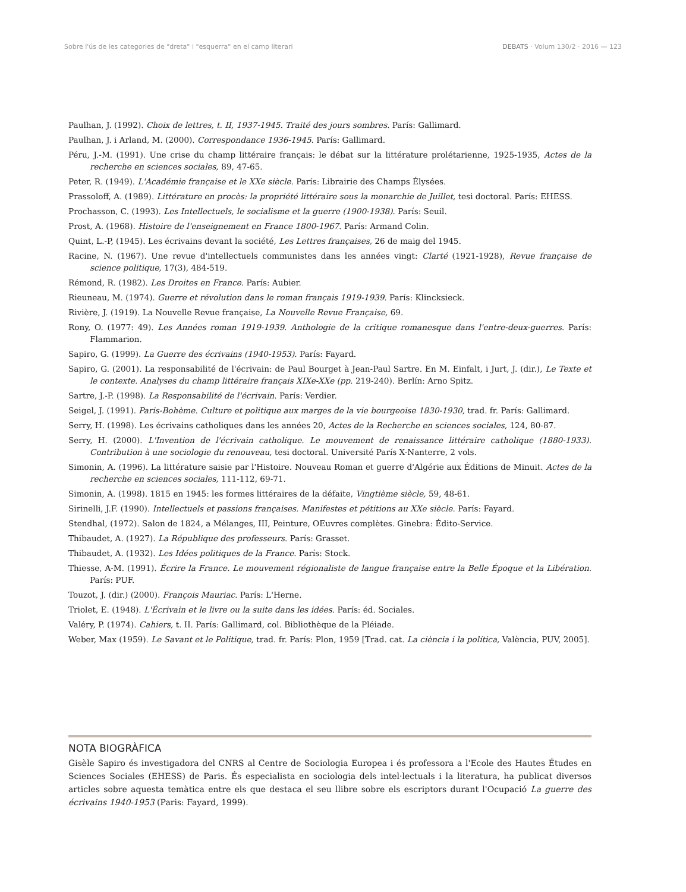Sobre l'ús de les categories de "dreta" i "esquerra" en el camp literari DEBATS · Volum 130/2 · 2016 — 123
Paulhan, J. (1992). Choix de lettres, t. II, 1937-1945. Traité des jours sombres. París: Gallimard.
Paulhan, J. i Arland, M. (2000). Correspondance 1936-1945. París: Gallimard.
Péru, J.-M. (1991). Une crise du champ littéraire français: le débat sur la littérature prolétarienne, 1925-1935, Actes de la recherche en sciences sociales, 89, 47-65.
Peter, R. (1949). L'Académie française et le XXe siècle. París: Librairie des Champs Élysées.
Prassoloff, A. (1989). Littérature en procès: la propriété littéraire sous la monarchie de Juillet, tesi doctoral. París: EHESS.
Prochasson, C. (1993). Les Intellectuels, le socialisme et la guerre (1900-1938). París: Seuil.
Prost, A. (1968). Histoire de l'enseignement en France 1800-1967. París: Armand Colin.
Quint, L.-P, (1945). Les écrivains devant la société, Les Lettres françaises, 26 de maig del 1945.
Racine, N. (1967). Une revue d'intellectuels communistes dans les années vingt: Clarté (1921-1928), Revue française de science politique, 17(3), 484-519.
Rémond, R. (1982). Les Droites en France. París: Aubier.
Rieuneau, M. (1974). Guerre et révolution dans le roman français 1919-1939. París: Klincksieck.
Rivière, J. (1919). La Nouvelle Revue française, La Nouvelle Revue Française, 69.
Rony, O. (1977: 49). Les Années roman 1919-1939. Anthologie de la critique romanesque dans l'entre-deux-guerres. París: Flammarion.
Sapiro, G. (1999). La Guerre des écrivains (1940-1953). París: Fayard.
Sapiro, G. (2001). La responsabilité de l'écrivain: de Paul Bourget à Jean-Paul Sartre. En M. Einfalt, i Jurt, J. (dir.), Le Texte et le contexte. Analyses du champ littéraire français XIXe-XXe (pp. 219-240). Berlín: Arno Spitz.
Sartre, J.-P. (1998). La Responsabilité de l'écrivain. París: Verdier.
Seigel, J. (1991). Paris-Bohème. Culture et politique aux marges de la vie bourgeoise 1830-1930, trad. fr. París: Gallimard.
Serry, H. (1998). Les écrivains catholiques dans les années 20, Actes de la Recherche en sciences sociales, 124, 80-87.
Serry, H. (2000). L'Invention de l'écrivain catholique. Le mouvement de renaissance littéraire catholique (1880-1933). Contribution à une sociologie du renouveau, tesi doctoral. Université París X-Nanterre, 2 vols.
Simonin, A. (1996). La littérature saisie par l'Histoire. Nouveau Roman et guerre d'Algérie aux Éditions de Minuit. Actes de la recherche en sciences sociales, 111-112, 69-71.
Simonin, A. (1998). 1815 en 1945: les formes littéraires de la défaite, Vingtième siècle, 59, 48-61.
Sirinelli, J.F. (1990). Intellectuels et passions françaises. Manifestes et pétitions au XXe siècle. París: Fayard.
Stendhal, (1972). Salon de 1824, a Mélanges, III, Peinture, OEuvres complètes. Ginebra: Édito-Service.
Thibaudet, A. (1927). La République des professeurs. París: Grasset.
Thibaudet, A. (1932). Les Idées politiques de la France. París: Stock.
Thiesse, A-M. (1991). Écrire la France. Le mouvement régionaliste de langue française entre la Belle Époque et la Libération. París: PUF.
Touzot, J. (dir.) (2000). François Mauriac. París: L'Herne.
Triolet, E. (1948). L'Écrivain et le livre ou la suite dans les idées. París: éd. Sociales.
Valéry, P. (1974). Cahiers, t. II. París: Gallimard, col. Bibliothèque de la Pléiade.
Weber, Max (1959). Le Savant et le Politique, trad. fr. París: Plon, 1959 [Trad. cat. La ciència i la política, València, PUV, 2005].
NOTA BIOGRÀFICA
Gisèle Sapiro és investigadora del CNRS al Centre de Sociologia Europea i és professora a l'Ecole des Hautes Études en Sciences Sociales (EHESS) de Paris. És especialista en sociologia dels intel·lectuals i la literatura, ha publicat diversos articles sobre aquesta temàtica entre els que destaca el seu llibre sobre els escriptors durant l'Ocupació La guerre des écrivains 1940-1953 (Paris: Fayard, 1999).